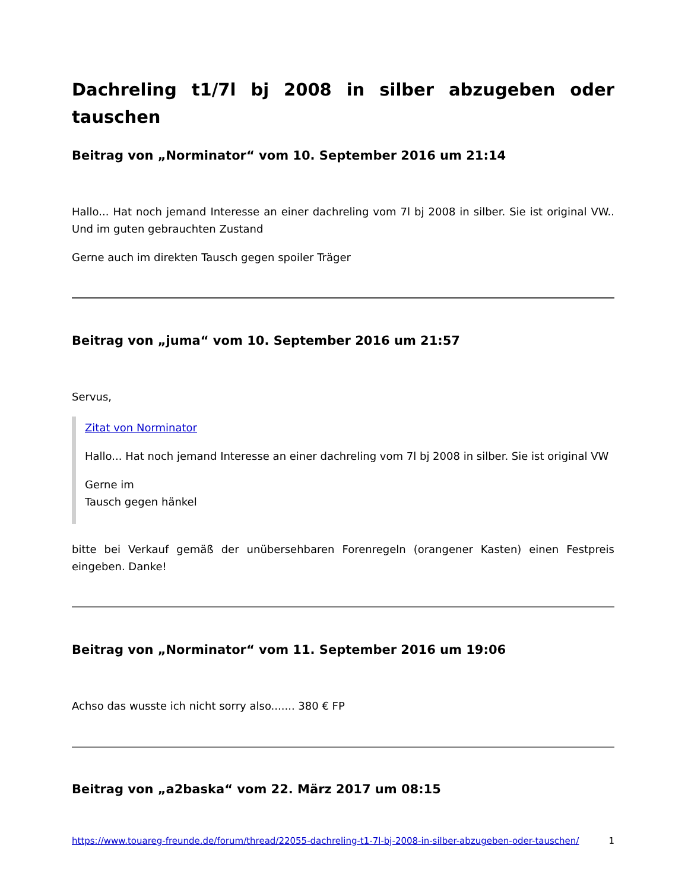Dachreling t1/7l bj 2008 in silber abzugeben oder tauschen
Beitrag von „Norminator“ vom 10. September 2016 um 21:14
Hallo... Hat noch jemand Interesse an einer dachreling vom 7l bj 2008 in silber. Sie ist original VW.. Und im guten gebrauchten Zustand
Gerne auch im direkten Tausch gegen spoiler Träger
Beitrag von „juma“ vom 10. September 2016 um 21:57
Servus,
Zitat von Norminator
Hallo... Hat noch jemand Interesse an einer dachreling vom 7l bj 2008 in silber. Sie ist original VW
Gerne im
Tausch gegen hänkel
bitte bei Verkauf gemäß der unübersehbaren Forenregeln (orangener Kasten) einen Festpreis eingeben. Danke!
Beitrag von „Norminator“ vom 11. September 2016 um 19:06
Achso das wusste ich nicht sorry also....... 380 € FP
Beitrag von „a2baska“ vom 22. März 2017 um 08:15
https://www.touareg-freunde.de/forum/thread/22055-dachreling-t1-7l-bj-2008-in-silber-abzugeben-oder-tauschen/ 1